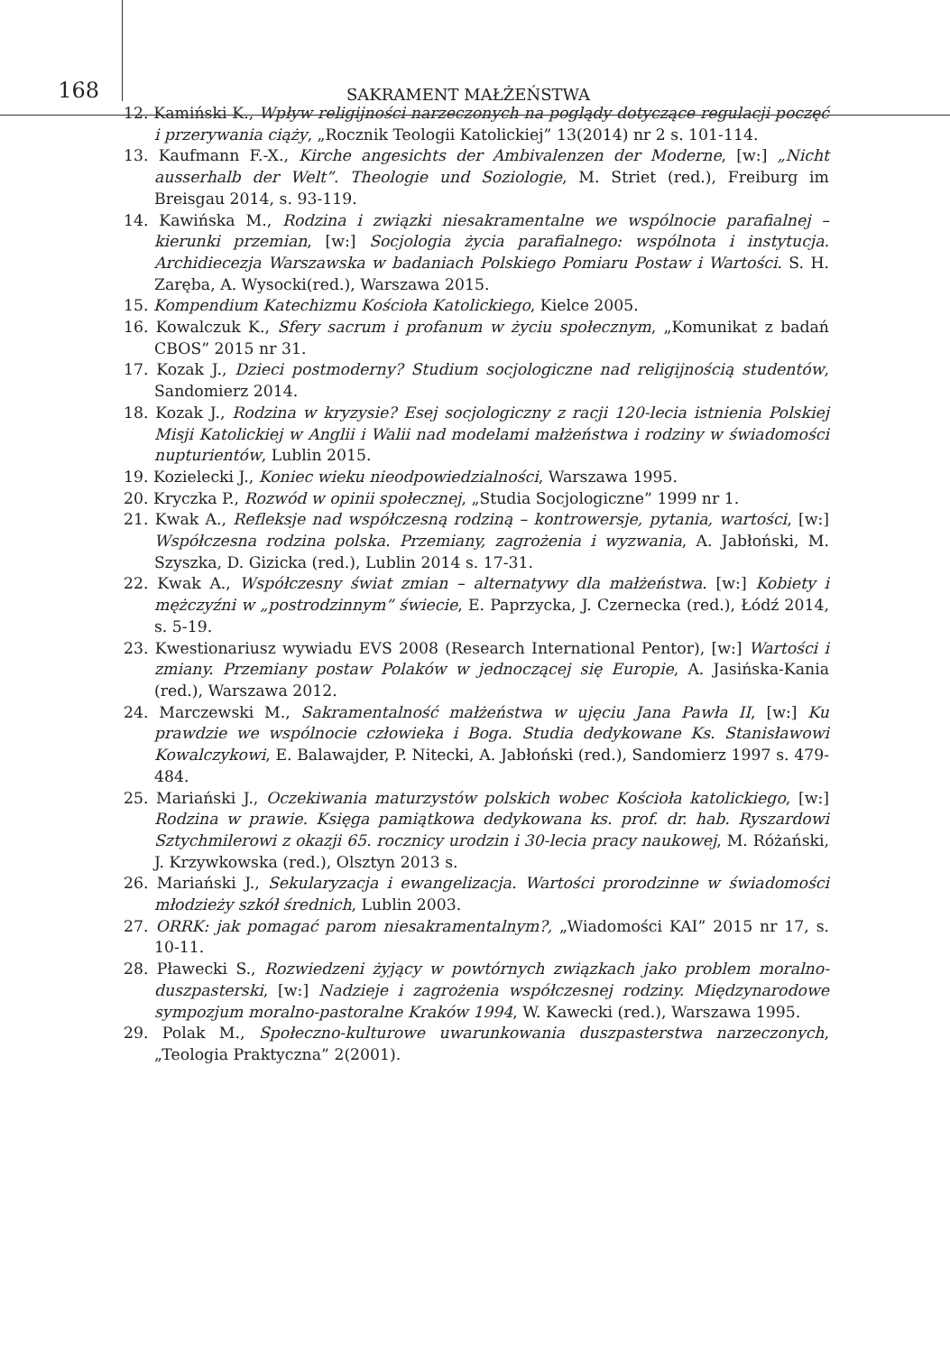168
SAKRAMENT MAŁŻEŃSTWA
12. Kamiński K., Wpływ religijności narzeczonych na poglądy dotyczące regulacji poczęć i przerywania ciąży, „Rocznik Teologii Katolickiej” 13(2014) nr 2 s. 101-114.
13. Kaufmann F.-X., Kirche angesichts der Ambivalenzen der Moderne, [w:] „Nicht ausserhalb der Welt”. Theologie und Soziologie, M. Striet (red.), Freiburg im Breisgau 2014, s. 93-119.
14. Kawińska M., Rodzina i związki niesakramentalne we wspólnocie parafialnej – kierunki przemian, [w:] Socjologia życia parafialnego: wspólnota i instytucja. Archidiecezja Warszawska w badaniach Polskiego Pomiaru Postaw i Wartości. S. H. Zaręba, A. Wysocki(red.), Warszawa 2015.
15. Kompendium Katechizmu Kościoła Katolickiego, Kielce 2005.
16. Kowalczuk K., Sfery sacrum i profanum w życiu społecznym, „Komunikat z badań CBOS” 2015 nr 31.
17. Kozak J., Dzieci postmoderny? Studium socjologiczne nad religijnością studentów, Sandomierz 2014.
18. Kozak J., Rodzina w kryzysie? Esej socjologiczny z racji 120-lecia istnienia Polskiej Misji Katolickiej w Anglii i Walii nad modelami małżeństwa i rodziny w świadomości nupturientów, Lublin 2015.
19. Kozielecki J., Koniec wieku nieodpowiedzialności, Warszawa 1995.
20. Kryczka P., Rozwód w opinii społecznej, „Studia Socjologiczne” 1999 nr 1.
21. Kwak A., Refleksje nad współczesną rodziną – kontrowersje, pytania, wartości, [w:] Współczesna rodzina polska. Przemiany, zagrożenia i wyzwania, A. Jabłoński, M. Szyszka, D. Gizicka (red.), Lublin 2014 s. 17-31.
22. Kwak A., Współczesny świat zmian – alternatywy dla małżeństwa. [w:] Kobiety i mężczyźni w „postrodzinnym” świecie, E. Paprzycka, J. Czernecka (red.), Łódź 2014, s. 5-19.
23. Kwestionariusz wywiadu EVS 2008 (Research International Pentor), [w:] Wartości i zmiany. Przemiany postaw Polaków w jednoczącej się Europie, A. Jasińska-Kania (red.), Warszawa 2012.
24. Marczewski M., Sakramentalność małżeństwa w ujęciu Jana Pawła II, [w:] Ku prawdzie we wspólnocie człowieka i Boga. Studia dedykowane Ks. Stanisławowi Kowalczykowi, E. Balawajder, P. Nitecki, A. Jabłoński (red.), Sandomierz 1997 s. 479-484.
25. Mariański J., Oczekiwania maturzystów polskich wobec Kościoła katolickiego, [w:] Rodzina w prawie. Księga pamiątkowa dedykowana ks. prof. dr. hab. Ryszardowi Sztychmilerowi z okazji 65. rocznicy urodzin i 30-lecia pracy naukowej, M. Różański, J. Krzywkowska (red.), Olsztyn 2013 s.
26. Mariański J., Sekularyzacja i ewangelizacja. Wartości prorodzinne w świadomości młodzieży szkół średnich, Lublin 2003.
27. ORRK: jak pomagać parom niesakramentalnym?, „Wiadomości KAI” 2015 nr 17, s. 10-11.
28. Pławecki S., Rozwiedzeni żyjący w powtórnych związkach jako problem moralno-duszpasterski, [w:] Nadzieje i zagrożenia współczesnej rodziny. Międzynarodowe sympozjum moralno-pastoralne Kraków 1994, W. Kawecki (red.), Warszawa 1995.
29. Polak M., Społeczno-kulturowe uwarunkowania duszpasterstwa narzeczonych, „Teologia Praktyczna” 2(2001).